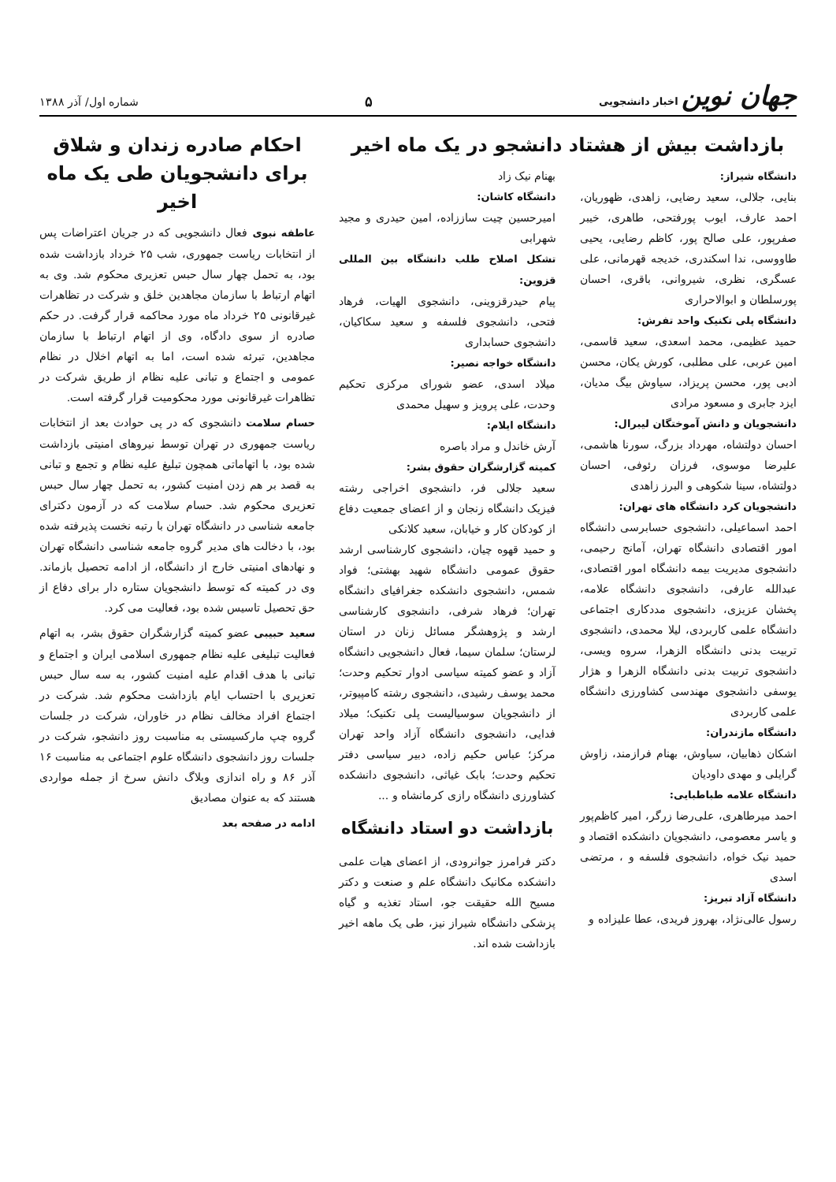جهان نوین اخبار دانشجویی
۵
شماره اول/ آذر ۱۳۸۸
بازداشت بیش از هشتاد دانشجو در یک ماه اخیر
دانشگاه شیراز:
بنایی، جلالی، سعید رضایی، زاهدی، ظهوریان، احمد عارف، ایوب پورفتحی، طاهری، خیبر صفرپور، علی صالح پور، کاظم رضایی، یحیی طاووسی، ندا اسکندری، خدیجه قهرمانی، علی عسگری، نظری، شیروانی، باقری، احسان پورسلطان و ابوالاحراری
دانشگاه پلی تکنیک واحد تفرش:
حمید عظیمی، محمد اسعدی، سعید قاسمی، امین عربی، علی مطلبی، کورش یکان، محسن ادبی پور، محسن پریزاد، سیاوش بیگ مدیان، ایزد جابری و مسعود مرادی
دانشجویان و دانش آموختگان لیبرال:
احسان دولتشاه، مهرداد بزرگ، سورنا هاشمی، علیرضا موسوی، فرزان رئوفی، احسان دولتشاه، سینا شکوهی و البرز زاهدی
دانشجویان کرد دانشگاه های تهران:
احمد اسماعیلی، دانشجوی حسابرسی دانشگاه امور اقتصادی دانشگاه تهران، آمانج رحیمی، دانشجوی مدیریت بیمه دانشگاه امور اقتصادی، عبدالله عارفی، دانشجوی دانشگاه علامه، پخشان عزیزی، دانشجوی مددکاری اجتماعی دانشگاه علمی کاربردی، لیلا محمدی، دانشجوی تربیت بدنی دانشگاه الزهرا، سروه ویسی، دانشجوی تربیت بدنی دانشگاه الزهرا و هژار یوسفی دانشجوی مهندسی کشاورزی دانشگاه علمی کاربردی
دانشگاه مازندران:
اشکان ذهابیان، سیاوش، بهنام فرازمند، زاوش گرایلی و مهدی داودیان
دانشگاه علامه طباطبایی:
احمد میرطاهری، علی‌رضا زرگر، امیر کاظم‌پور و یاسر معصومی، دانشجویان دانشکده اقتصاد و حمید نیک خواه، دانشجوی فلسفه و ، مرتضی اسدی
دانشگاه آزاد تبریز:
رسول عالی‌نژاد، بهروز فریدی، عطا علیزاده و
بهنام نیک زاد
دانشگاه کاشان:
امیرحسین چیت ساززاده، امین حیدری و مجید شهرابی
تشکل اصلاح طلب دانشگاه بین المللی قزوین:
پیام حیدرقزوینی، دانشجوی الهیات، فرهاد فتحی، دانشجوی فلسفه و سعید سکاکیان، دانشجوی حسابداری
دانشگاه خواجه نصیر:
میلاد اسدی، عضو شورای مرکزی تحکیم وحدت، علی پرویز و سهیل محمدی
دانشگاه ایلام:
آرش خاندل و مراد باصره
کمیته گزارشگران حقوق بشر:
سعید جلالی فر، دانشجوی اخراجی رشته فیزیک دانشگاه زنجان و از اعضای جمعیت دفاع از کودکان کار و خیابان، سعید کلانکی
و حمید قهوه چیان، دانشجوی کارشناسی ارشد حقوق عمومی دانشگاه شهید بهشتی؛ فواد شمس، دانشجوی دانشکده جغرافیای دانشگاه تهران؛ فرهاد شرفی، دانشجوی کارشناسی ارشد و پژوهشگر مسائل زنان در استان لرستان؛ سلمان سیما، فعال دانشجویی دانشگاه آزاد و عضو کمیته سیاسی ادوار تحکیم وحدت؛ محمد یوسف رشیدی، دانشجوی رشته کامپیوتر، از دانشجویان سوسیالیست پلی تکنیک؛ میلاد فدایی، دانشجوی دانشگاه آزاد واحد تهران مرکز؛ عباس حکیم زاده، دبیر سیاسی دفتر تحکیم وحدت؛ بابک غیاثی، دانشجوی دانشکده کشاورزی دانشگاه رازی کرمانشاه و ...
بازداشت دو استاد دانشگاه
دکتر فرامرز جوانرودی، از اعضای هیات علمی دانشکده مکانیک دانشگاه علم و صنعت و دکتر مسیح الله حقیقت جو، استاد تغذیه و گیاه پزشکی دانشگاه شیراز نیز، طی یک ماهه اخیر بازداشت شده اند.
احکام صادره زندان و شلاق
برای دانشجویان طی یک ماه اخیر
عاطفه نبوی فعال دانشجویی که در جریان اعتراضات پس از انتخابات ریاست جمهوری، شب ۲۵ خرداد بازداشت شده بود، به تحمل چهار سال حبس تعزیری محکوم شد. وی به اتهام ارتباط با سازمان مجاهدین خلق و شرکت در تظاهرات غیرقانونی ۲۵ خرداد ماه مورد محاکمه قرار گرفت. در حکم صادره از سوی دادگاه، وی از اتهام ارتباط با سازمان مجاهدین، تبرئه شده است، اما به اتهام اخلال در نظام عمومی و اجتماع و تبانی علیه نظام از طریق شرکت در تظاهرات غیرقانونی مورد محکومیت قرار گرفته است.
حسام سلامت دانشجوی که در پی حوادث بعد از انتخابات ریاست جمهوری در تهران توسط نیروهای امنیتی بازداشت شده بود، با اتهاماتی همچون تبلیغ علیه نظام و تجمع و تبانی به قصد بر هم زدن امنیت کشور، به تحمل چهار سال حبس تعزیری محکوم شد. حسام سلامت که در آزمون دکترای جامعه شناسی در دانشگاه تهران با رتبه نخست پذیرفته شده بود، با دخالت های مدیر گروه جامعه شناسی دانشگاه تهران و نهادهای امنیتی خارج از دانشگاه، از ادامه تحصیل بازماند. وی در کمیته که توسط دانشجویان ستاره دار برای دفاع از حق تحصیل تاسیس شده بود، فعالیت می کرد.
سعید حبیبی عضو کمیته گزارشگران حقوق بشر، به اتهام فعالیت تبلیغی علیه نظام جمهوری اسلامی ایران و اجتماع و تبانی با هدف اقدام علیه امنیت کشور، به سه سال حبس تعزیری با احتساب ایام بازداشت محکوم شد. شرکت در اجتماع افراد مخالف نظام در خاوران، شرکت در جلسات گروه چپ مارکسیستی به مناسبت روز دانشجو، شرکت در جلسات روز دانشجوی دانشگاه علوم اجتماعی به مناسبت ۱۶ آذر ۸۶ و راه اندازی وبلاگ دانش سرخ از جمله مواردی هستند که به عنوان مصادیق
ادامه در صفحه بعد